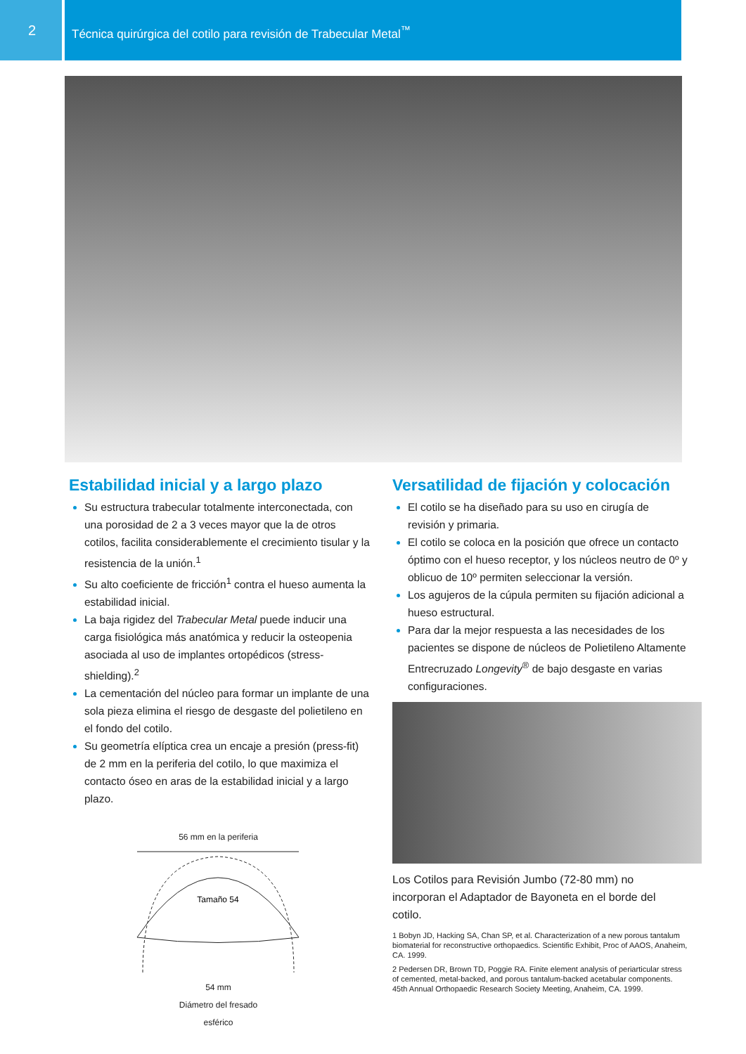2
Técnica quirúrgica del cotilo para revisión de Trabecular Metal<sup>™</sup>
Estabilidad inicial y a largo plazo
Su estructura trabecular totalmente interconectada, con una porosidad de 2 a 3 veces mayor que la de otros cotilos, facilita considerablemente el crecimiento tisular y la resistencia de la unión.<sup>1</sup>
Su alto coeficiente de fricción<sup>1</sup> contra el hueso aumenta la estabilidad inicial.
La baja rigidez del Trabecular Metal puede inducir una carga fisiológica más anatómica y reducir la osteopenia asociada al uso de implantes ortopédicos (stress-shielding).<sup>2</sup>
La cementación del núcleo para formar un implante de una sola pieza elimina el riesgo de desgaste del polietileno en el fondo del cotilo.
Su geometría elíptica crea un encaje a presión (press-fit) de 2 mm en la periferia del cotilo, lo que maximiza el contacto óseo en aras de la estabilidad inicial y a largo plazo.
56 mm en la periferia
Tamaño 54
54 mm
Diámetro del fresado
esférico
Versatilidad de fijación y colocación
El cotilo se ha diseñado para su uso en cirugía de revisión y primaria.
El cotilo se coloca en la posición que ofrece un contacto óptimo con el hueso receptor, y los núcleos neutro de 0º y oblicuo de 10º permiten seleccionar la versión.
Los agujeros de la cúpula permiten su fijación adicional a hueso estructural.
Para dar la mejor respuesta a las necesidades de los pacientes se dispone de núcleos de Polietileno Altamente Entrecruzado Longevity<sup>®</sup> de bajo desgaste en varias configuraciones.
Los Cotilos para Revisión Jumbo (72-80 mm) no incorporan el Adaptador de Bayoneta en el borde del cotilo.
1 Bobyn JD, Hacking SA, Chan SP, et al. Characterization of a new porous tantalum biomaterial for reconstructive orthopaedics. Scientific Exhibit, Proc of AAOS, Anaheim, CA. 1999.
2 Pedersen DR, Brown TD, Poggie RA. Finite element analysis of periarticular stress of cemented, metal-backed, and porous tantalum-backed acetabular components. 45th Annual Orthopaedic Research Society Meeting, Anaheim, CA. 1999.